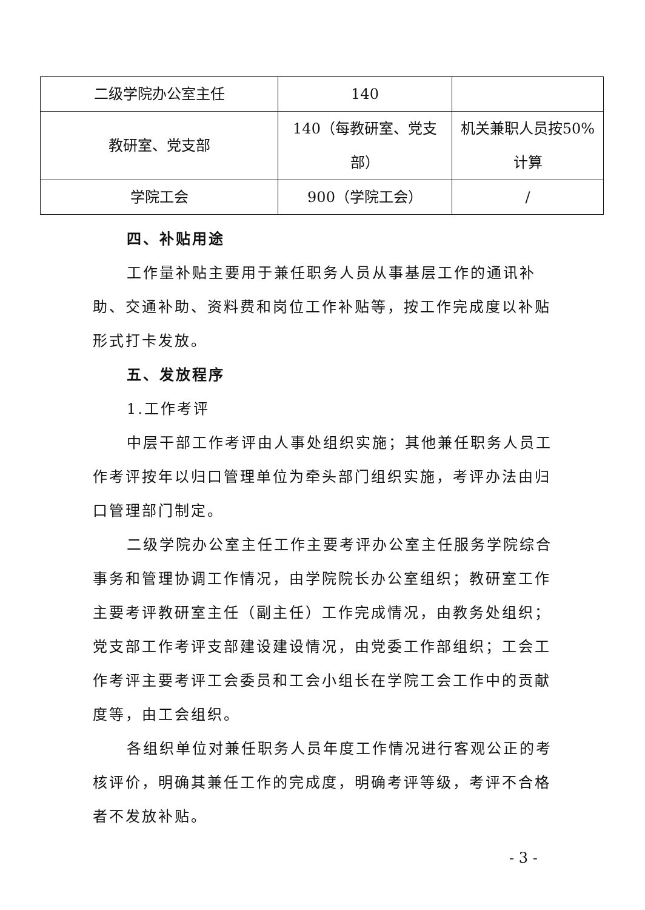| 二级学院办公室主任 | 140 | |
| 教研室、党支部 | 140（每教研室、党支部） | 机关兼职人员按50%计算 |
| 学院工会 | 900（学院工会） | / |
四、补贴用途
工作量补贴主要用于兼任职务人员从事基层工作的通讯补助、交通补助、资料费和岗位工作补贴等，按工作完成度以补贴形式打卡发放。
五、发放程序
1.工作考评
中层干部工作考评由人事处组织实施；其他兼任职务人员工作考评按年以归口管理单位为牵头部门组织实施，考评办法由归口管理部门制定。
二级学院办公室主任工作主要考评办公室主任服务学院综合事务和管理协调工作情况，由学院院长办公室组织；教研室工作主要考评教研室主任（副主任）工作完成情况，由教务处组织；党支部工作考评支部建设建设情况，由党委工作部组织；工会工作考评主要考评工会委员和工会小组长在学院工会工作中的贡献度等，由工会组织。
各组织单位对兼任职务人员年度工作情况进行客观公正的考核评价，明确其兼任工作的完成度，明确考评等级，考评不合格者不发放补贴。
- 3 -